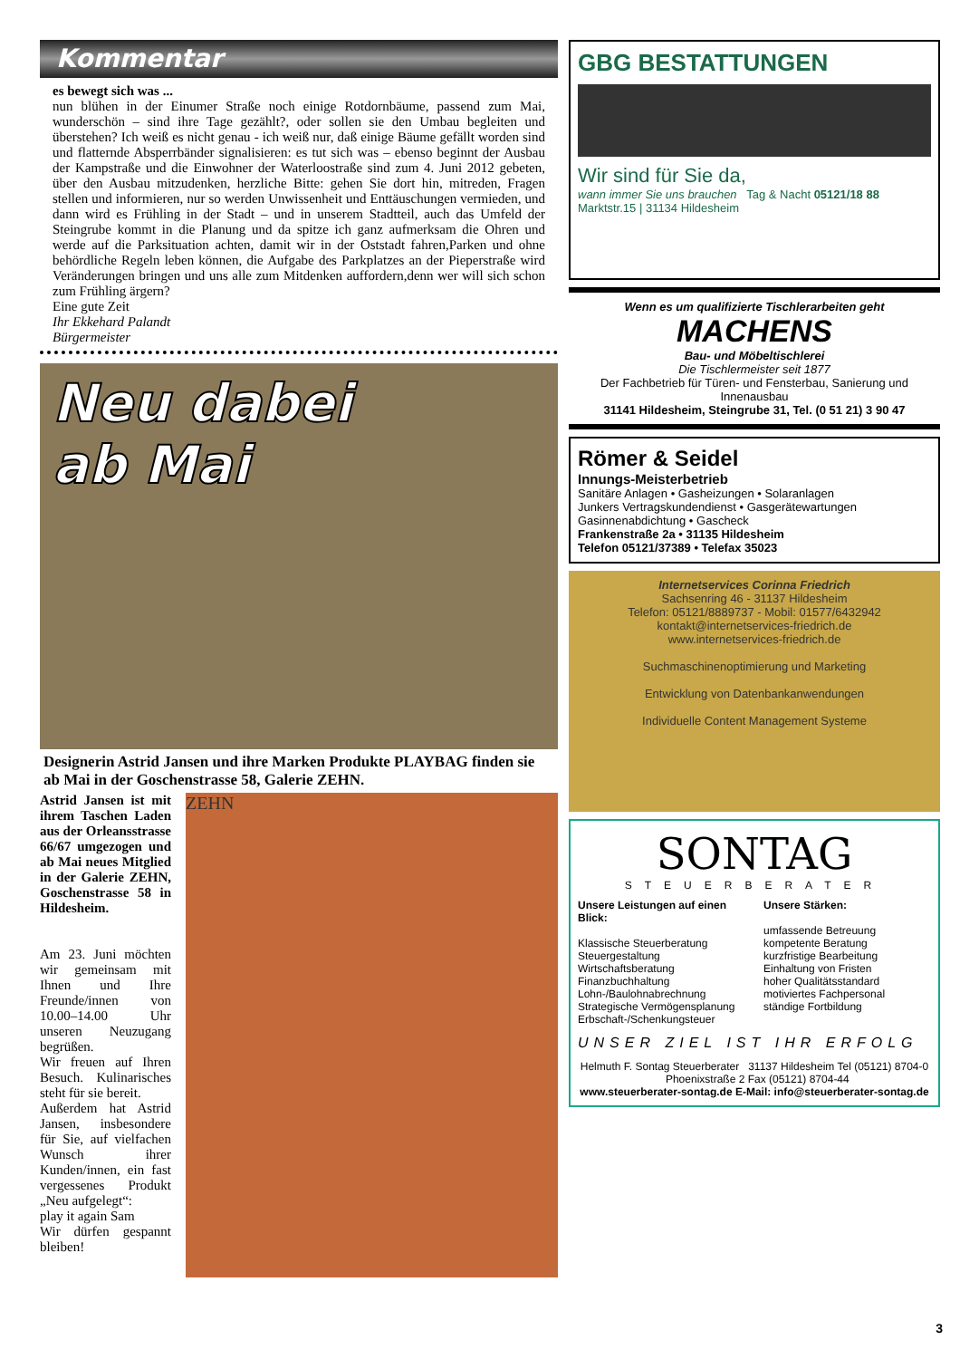Kommentar
es bewegt sich was ...
nun blühen in der Einumer Straße noch einige Rotdornbäume, passend zum Mai, wunderschön – sind ihre Tage gezählt?, oder sollen sie den Umbau begleiten und überstehen? Ich weiß es nicht genau - ich weiß nur, daß einige Bäume gefällt worden sind und flatternde Absperrbänder signalisieren: es tut sich was – ebenso beginnt der Ausbau der Kampstraße und die Einwohner der Waterloostraße sind zum 4. Juni 2012 gebeten, über den Ausbau mitzudenken, herzliche Bitte: gehen Sie dort hin, mitreden, Fragen stellen und informieren, nur so werden Unwissenheit und Enttäuschungen vermieden, und dann wird es Frühling in der Stadt – und in unserem Stadtteil, auch das Umfeld der Steingrube kommt in die Planung und da spitze ich ganz aufmerksam die Ohren und werde auf die Parksituation achten, damit wir in der Oststadt fahren,Parken und ohne behördliche Regeln leben können, die Aufgabe des Parkplatzes an der Pieperstraße wird Veränderungen bringen und uns alle zum Mitdenken auffordern,denn wer will sich schon zum Frühling ärgern?
Eine gute Zeit
Ihr Ekkehard Palandt
Bürgermeister
Neu dabei
ab Mai
Designerin Astrid Jansen und ihre Marken Produkte PLAYBAG finden sie ab Mai in der Goschenstrasse 58, Galerie ZEHN.
Astrid Jansen ist mit ihrem Taschen Laden aus der Orleansstrasse 66/67 umgezogen und ab Mai neues Mitglied in der Galerie ZEHN, Goschenstrasse 58 in Hildesheim.
Am 23. Juni möchten wir gemeinsam mit Ihnen und Ihre Freunde/innen von 10.00–14.00 Uhr unseren Neuzugang begrüßen.
Wir freuen auf Ihren Besuch. Kulinarisches steht für sie bereit.
Außerdem hat Astrid Jansen, insbesondere für Sie, auf vielfachen Wunsch ihrer Kunden/innen, ein fast vergessenes Produkt „Neu aufgelegt“:
play it again Sam
Wir dürfen gespannt bleiben!
ZEHN
GBG BESTATTUNGEN
Wir sind für Sie da,
wann immer Sie uns brauchen Tag & Nacht 05121/18 88
Marktstr.15 | 31134 Hildesheim
Wenn es um qualifizierte Tischlerarbeiten geht
MACHENS
Bau- und Möbeltischlerei
Die Tischlermeister seit 1877
Der Fachbetrieb für Türen- und Fensterbau, Sanierung und Innenausbau
31141 Hildesheim, Steingrube 31, Tel. (0 51 21) 3 90 47
Römer & Seidel
Innungs-Meisterbetrieb
Sanitäre Anlagen • Gasheizungen • Solaranlagen
Junkers Vertragskundendienst • Gasgerätewartungen
Gasinnenabdichtung • Gascheck
Frankenstraße 2a • 31135 Hildesheim
Telefon 05121/37389 • Telefax 35023
Internetservices Corinna Friedrich
Sachsenring 46 - 31137 Hildesheim
Telefon: 05121/8889737 - Mobil: 01577/6432942
kontakt@internetservices-friedrich.de
www.internetservices-friedrich.de
Suchmaschinenoptimierung und Marketing
Entwicklung von Datenbankanwendungen
Individuelle Content Management Systeme
SONTAG
STEUERBERATER
Unsere Leistungen auf einen Blick:
Klassische Steuerberatung
Steuergestaltung
Wirtschaftsberatung
Finanzbuchhaltung
Lohn-/Baulohnabrechnung
Strategische Vermögensplanung
Erbschaft-/Schenkungsteuer
Unsere Stärken:
umfassende Betreuung
kompetente Beratung
kurzfristige Bearbeitung
Einhaltung von Fristen
hoher Qualitätsstandard
motiviertes Fachpersonal
ständige Fortbildung
UNSER ZIEL IST IHR ERFOLG
Helmuth F. Sontag Steuerberater 31137 Hildesheim Tel (05121) 8704-0 Phoenixstraße 2 Fax (05121) 8704-44
www.steuerberater-sontag.de E-Mail: info@steuerberater-sontag.de
3